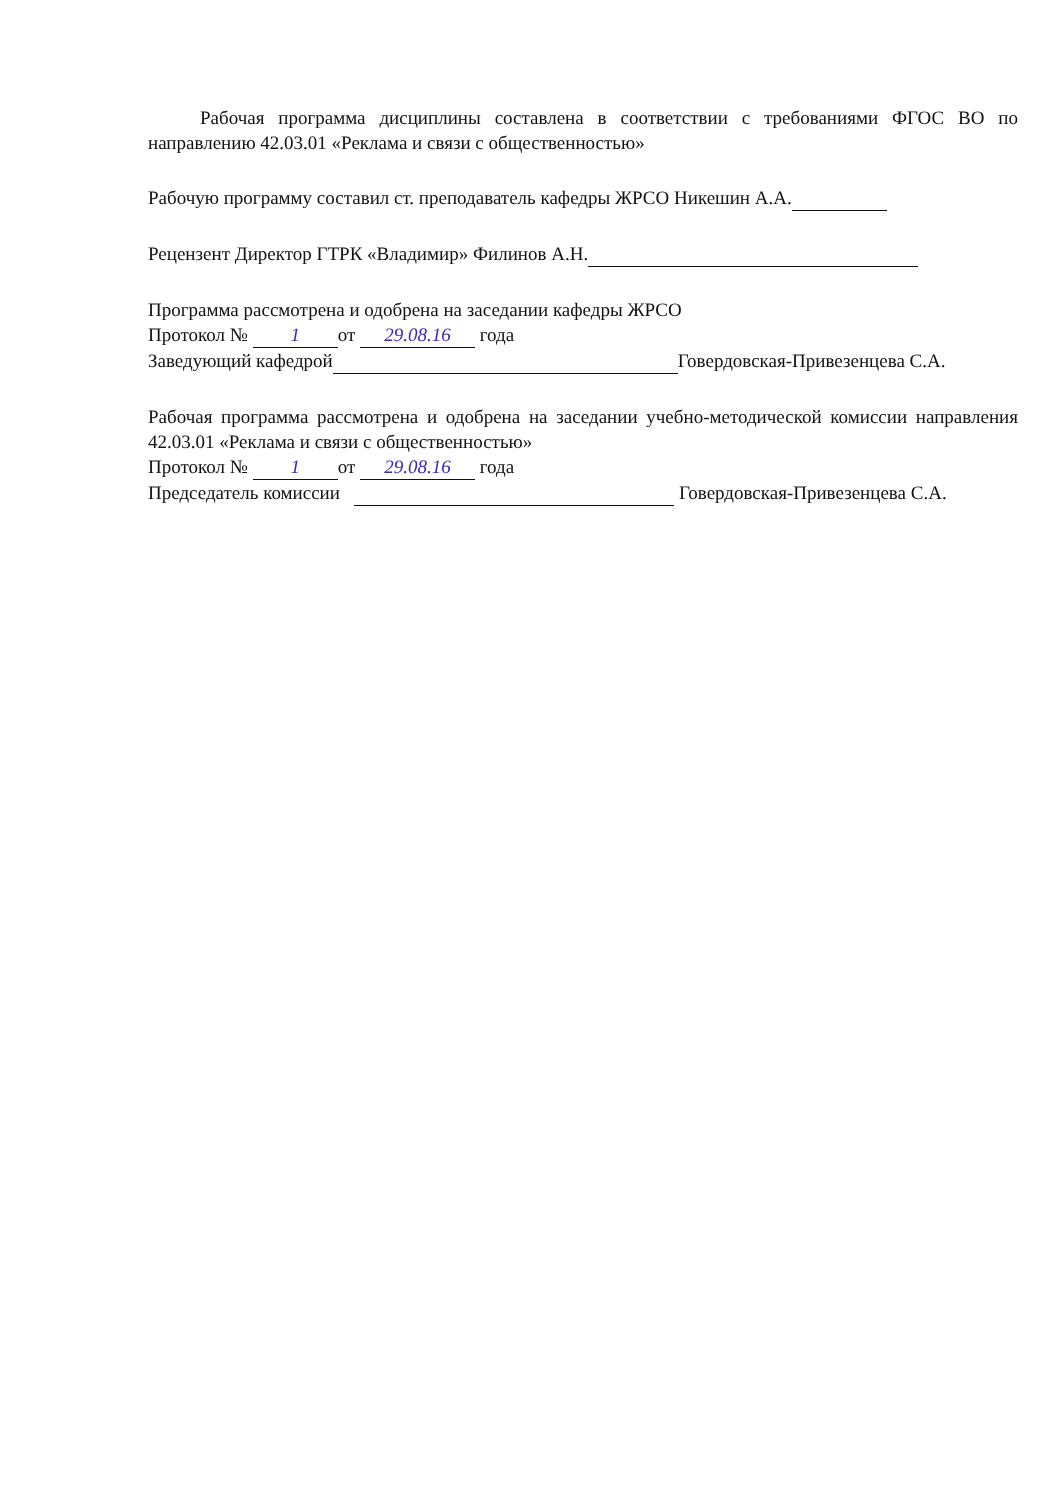Рабочая программа дисциплины составлена в соответствии с требованиями ФГОС ВО по направлению 42.03.01 «Реклама и связи с общественностью»
Рабочую программу составил ст. преподаватель кафедры ЖРСО Никешин А.А.
Рецензент Директор ГТРК «Владимир» Филинов А.Н.
Программа рассмотрена и одобрена на заседании кафедры ЖРСО
Протокол № 1 от 29.08.16 года
Заведующий кафедрой Говердовская-Привезенцева С.А.
Рабочая программа рассмотрена и одобрена на заседании учебно-методической комиссии направления 42.03.01 «Реклама и связи с общественностью»
Протокол № 1 от 29.08.16 года
Председатель комиссии Говердовская-Привезенцева С.А.